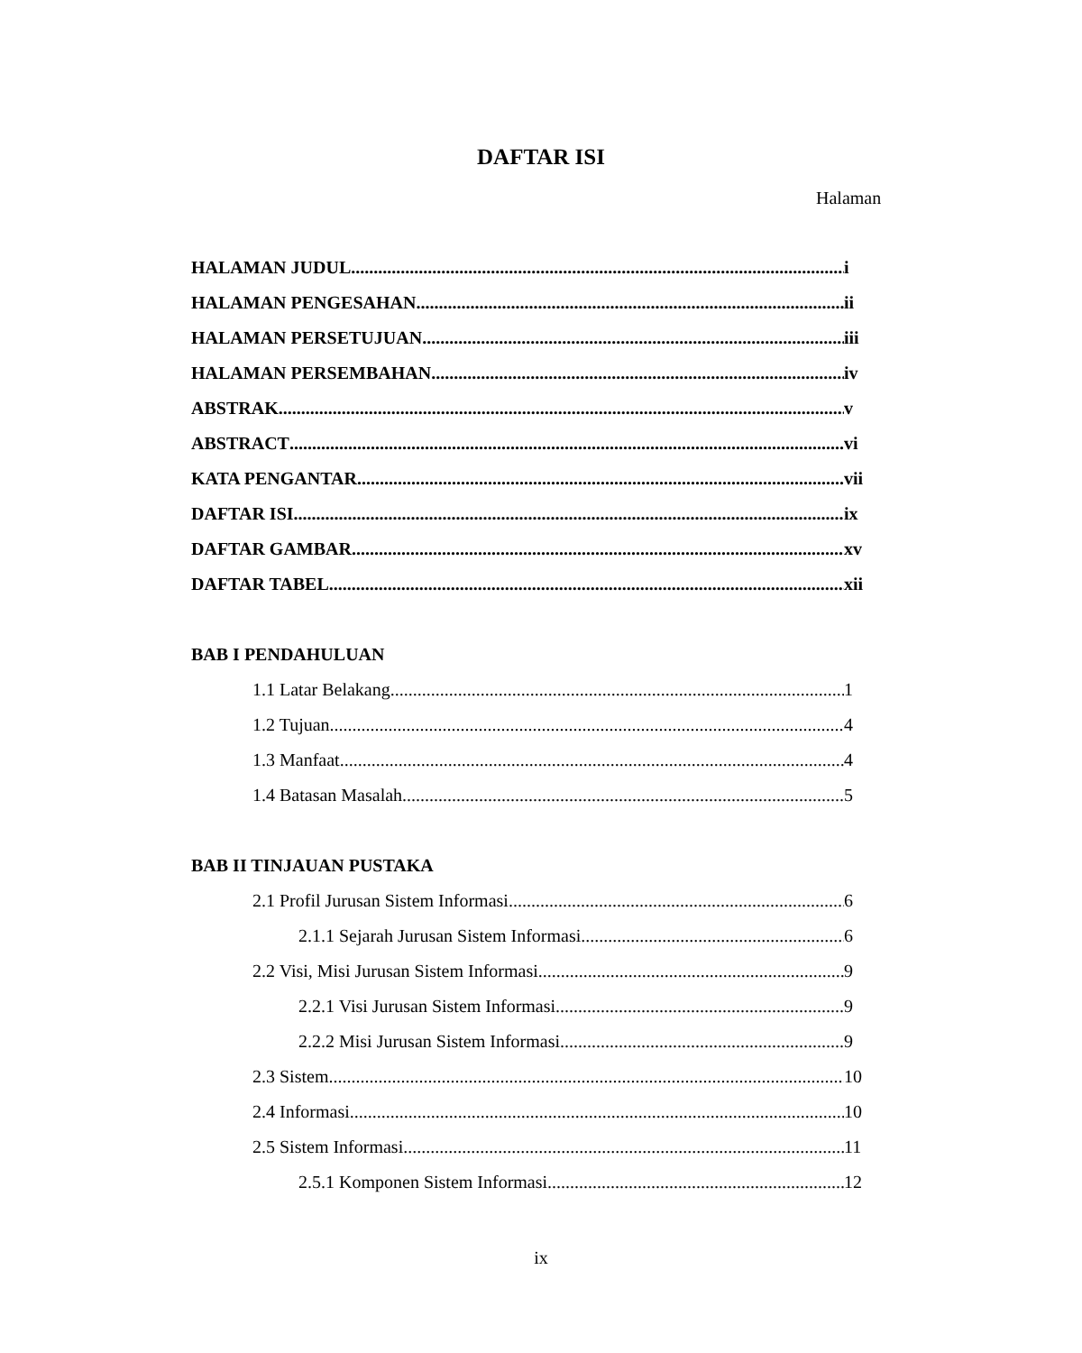DAFTAR ISI
Halaman
HALAMAN JUDUL i
HALAMAN PENGESAHAN ii
HALAMAN PERSETUJUAN iii
HALAMAN PERSEMBAHAN iv
ABSTRAK v
ABSTRACT vi
KATA PENGANTAR vii
DAFTAR ISI ix
DAFTAR GAMBAR xv
DAFTAR TABEL xii
BAB I PENDAHULUAN
1.1 Latar Belakang 1
1.2 Tujuan 4
1.3 Manfaat 4
1.4 Batasan Masalah 5
BAB II TINJAUAN PUSTAKA
2.1 Profil Jurusan Sistem Informasi 6
2.1.1 Sejarah Jurusan Sistem Informasi 6
2.2 Visi, Misi Jurusan Sistem Informasi 9
2.2.1 Visi Jurusan Sistem Informasi 9
2.2.2 Misi Jurusan Sistem Informasi 9
2.3 Sistem 10
2.4 Informasi 10
2.5 Sistem Informasi 11
2.5.1 Komponen Sistem Informasi 12
ix